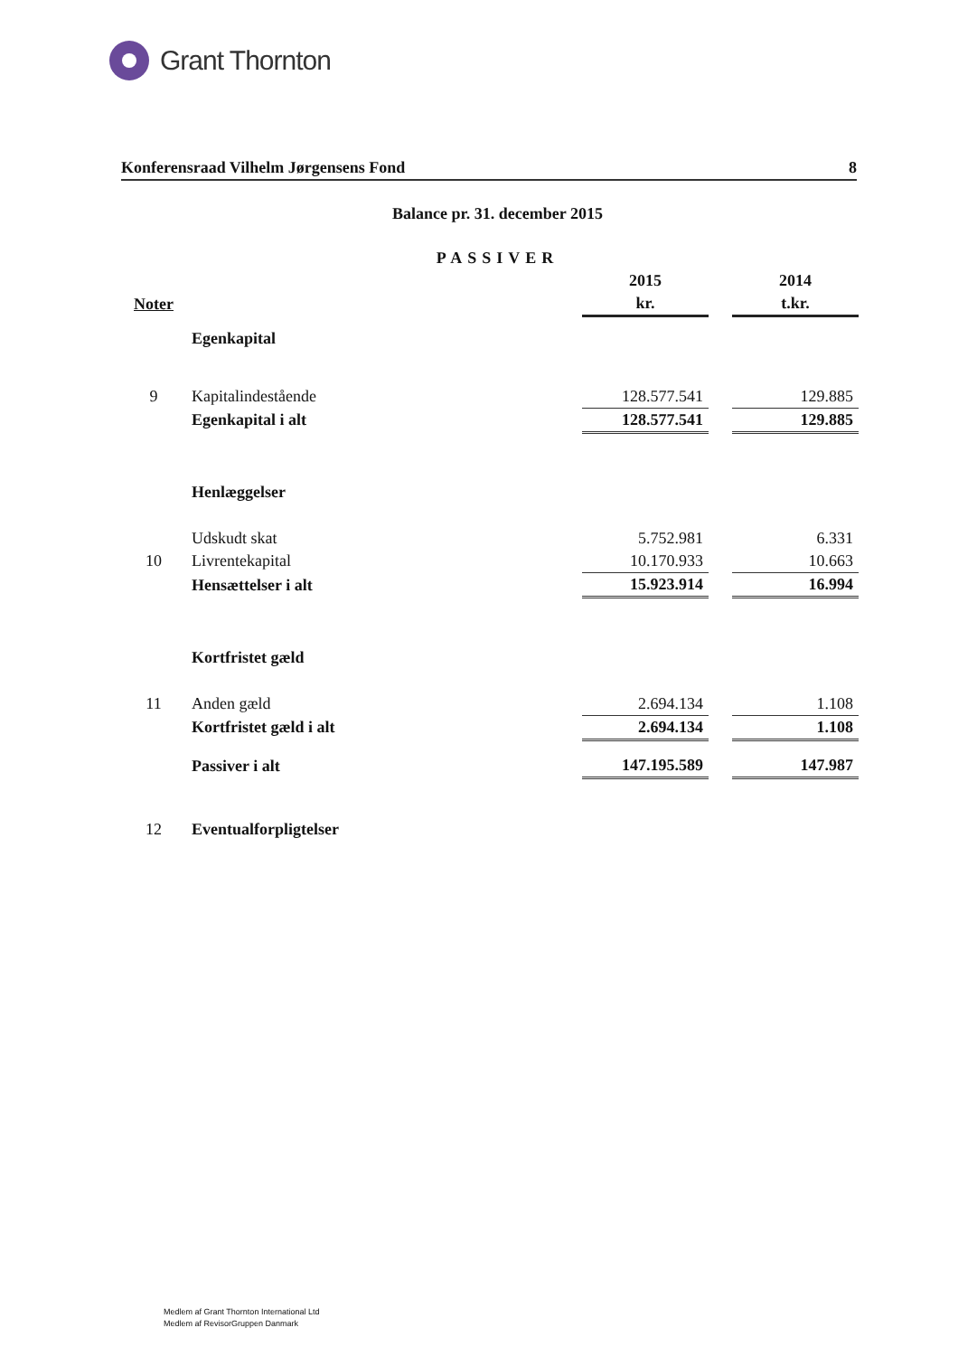Grant Thornton
Konferensraad Vilhelm Jørgensens Fond 8
Balance pr. 31. december 2015
PASSIVER
| | | 2015 | | 2014 |
| --- | --- | --- | --- | --- |
| Noter | | kr. | | t.kr. |
| | Egenkapital | | | |
| 9 | Kapitalindestående | 128.577.541 | | 129.885 |
| | Egenkapital i alt | 128.577.541 | | 129.885 |
| | Henlæggelser | | | |
| | Udskudt skat | 5.752.981 | | 6.331 |
| 10 | Livrentekapital | 10.170.933 | | 10.663 |
| | Hensættelser i alt | 15.923.914 | | 16.994 |
| | Kortfristet gæld | | | |
| 11 | Anden gæld | 2.694.134 | | 1.108 |
| | Kortfristet gæld i alt | 2.694.134 | | 1.108 |
| | Passiver i alt | 147.195.589 | | 147.987 |
| 12 | Eventualforpligtelser | | | |
Medlem af Grant Thornton International Ltd
Medlem af RevisorGruppen Danmark